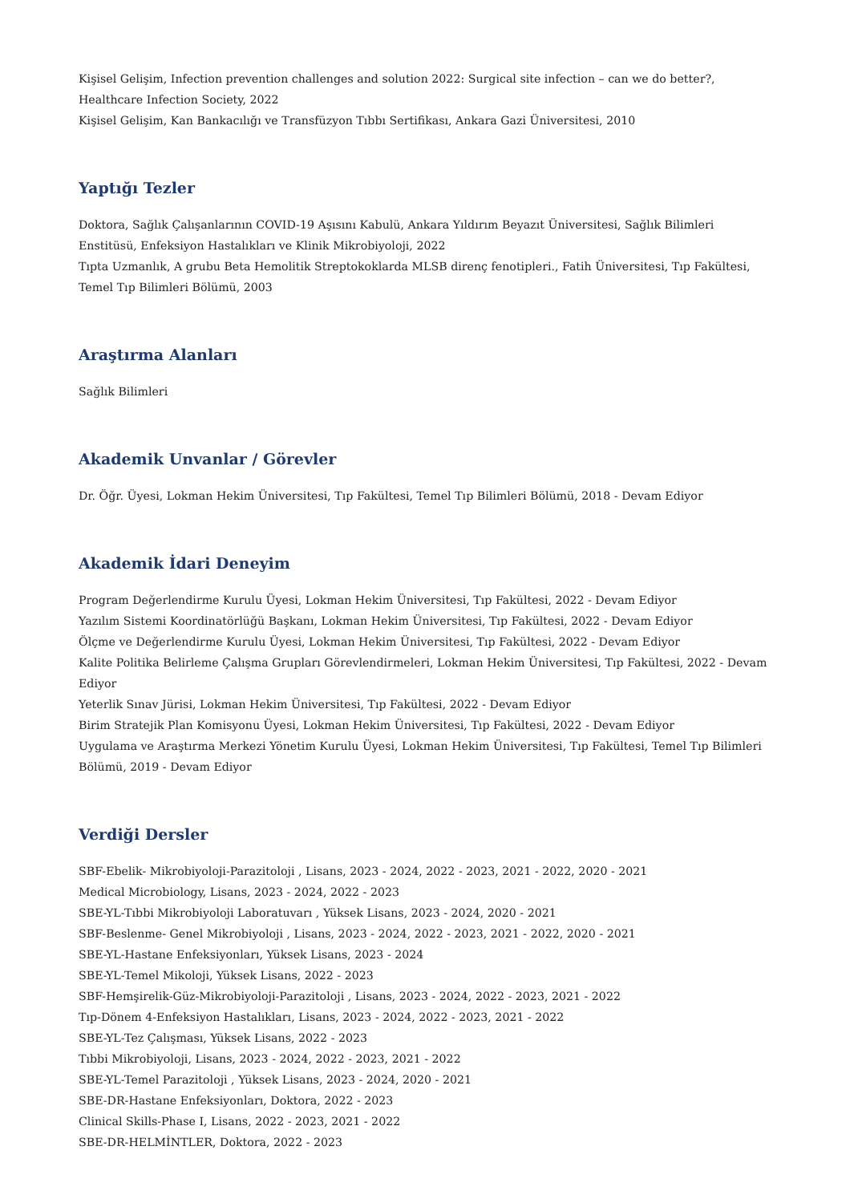Kişisel Gelişim, Infection prevention challenges and solution 2022: Surgical site infection – can we do better?, Healthcare Infection Society, 2022
Kişisel Gelişim, Kan Bankacılığı ve Transfüzyon Tıbbı Sertifikası, Ankara Gazi Üniversitesi, 2010
Yaptığı Tezler
Doktora, Sağlık Çalışanlarının COVID-19 Aşısını Kabulü, Ankara Yıldırım Beyazıt Üniversitesi, Sağlık Bilimleri Enstitüsü, Enfeksiyon Hastalıkları ve Klinik Mikrobiyoloji, 2022
Tıpta Uzmanlık, A grubu Beta Hemolitik Streptokoklarda MLSB direnç fenotipleri., Fatih Üniversitesi, Tıp Fakültesi, Temel Tıp Bilimleri Bölümü, 2003
Araştırma Alanları
Sağlık Bilimleri
Akademik Unvanlar / Görevler
Dr. Öğr. Üyesi, Lokman Hekim Üniversitesi, Tıp Fakültesi, Temel Tıp Bilimleri Bölümü, 2018 - Devam Ediyor
Akademik İdari Deneyim
Program Değerlendirme Kurulu Üyesi, Lokman Hekim Üniversitesi, Tıp Fakültesi, 2022 - Devam Ediyor
Yazılım Sistemi Koordinatörlüğü Başkanı, Lokman Hekim Üniversitesi, Tıp Fakültesi, 2022 - Devam Ediyor
Ölçme ve Değerlendirme Kurulu Üyesi, Lokman Hekim Üniversitesi, Tıp Fakültesi, 2022 - Devam Ediyor
Kalite Politika Belirleme Çalışma Grupları Görevlendirmeleri, Lokman Hekim Üniversitesi, Tıp Fakültesi, 2022 - Devam Ediyor
Yeterlik Sınav Jürisi, Lokman Hekim Üniversitesi, Tıp Fakültesi, 2022 - Devam Ediyor
Birim Stratejik Plan Komisyonu Üyesi, Lokman Hekim Üniversitesi, Tıp Fakültesi, 2022 - Devam Ediyor
Uygulama ve Araştırma Merkezi Yönetim Kurulu Üyesi, Lokman Hekim Üniversitesi, Tıp Fakültesi, Temel Tıp Bilimleri Bölümü, 2019 - Devam Ediyor
Verdiği Dersler
SBF-Ebelik- Mikrobiyoloji-Parazitoloji , Lisans, 2023 - 2024, 2022 - 2023, 2021 - 2022, 2020 - 2021
Medical Microbiology, Lisans, 2023 - 2024, 2022 - 2023
SBE-YL-Tıbbi Mikrobiyoloji Laboratuvarı , Yüksek Lisans, 2023 - 2024, 2020 - 2021
SBF-Beslenme- Genel Mikrobiyoloji , Lisans, 2023 - 2024, 2022 - 2023, 2021 - 2022, 2020 - 2021
SBE-YL-Hastane Enfeksiyonları, Yüksek Lisans, 2023 - 2024
SBE-YL-Temel Mikoloji, Yüksek Lisans, 2022 - 2023
SBF-Hemşirelik-Güz-Mikrobiyoloji-Parazitoloji , Lisans, 2023 - 2024, 2022 - 2023, 2021 - 2022
Tıp-Dönem 4-Enfeksiyon Hastalıkları, Lisans, 2023 - 2024, 2022 - 2023, 2021 - 2022
SBE-YL-Tez Çalışması, Yüksek Lisans, 2022 - 2023
Tıbbi Mikrobiyoloji, Lisans, 2023 - 2024, 2022 - 2023, 2021 - 2022
SBE-YL-Temel Parazitoloji , Yüksek Lisans, 2023 - 2024, 2020 - 2021
SBE-DR-Hastane Enfeksiyonları, Doktora, 2022 - 2023
Clinical Skills-Phase I, Lisans, 2022 - 2023, 2021 - 2022
SBE-DR-HELMİNTLER, Doktora, 2022 - 2023